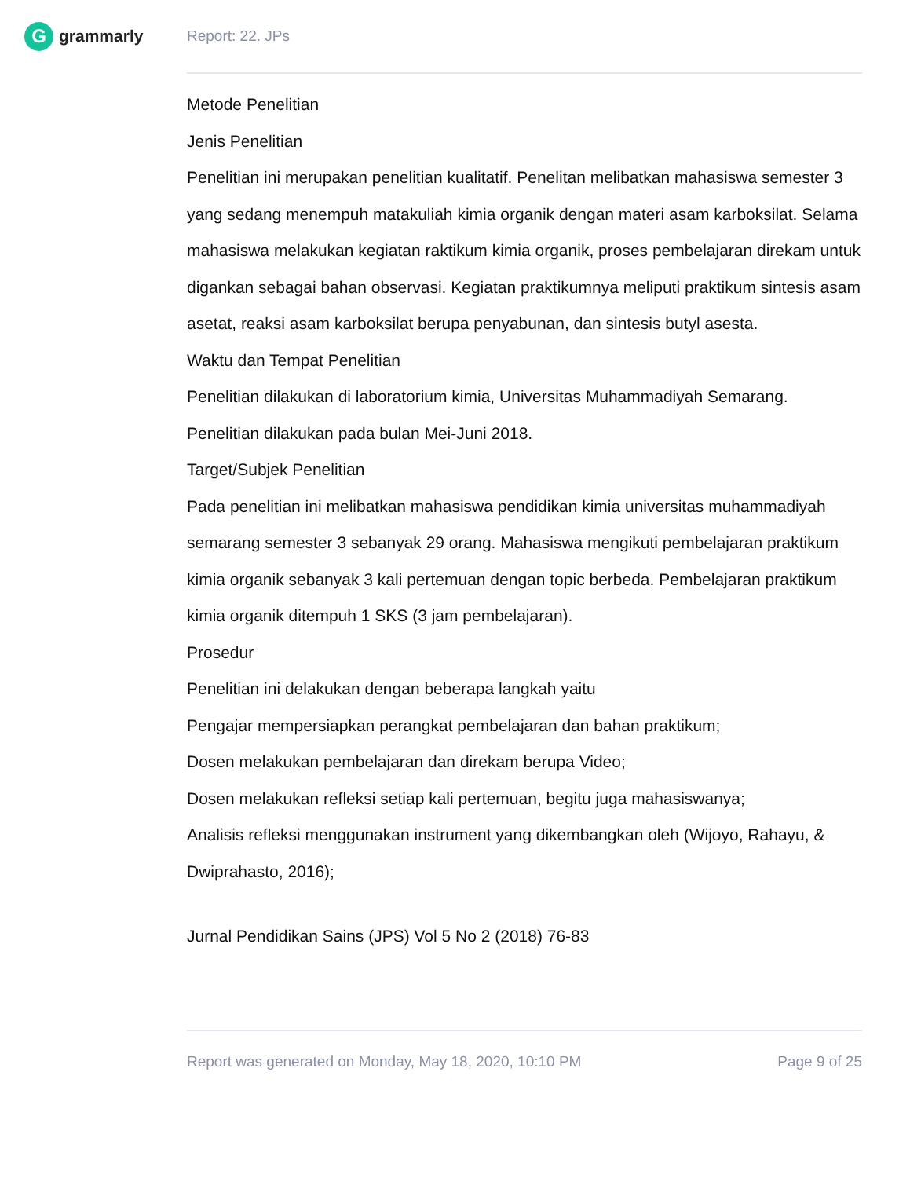Ggrammarly Report: 22. JPs
Metode Penelitian
Jenis Penelitian
Penelitian ini merupakan penelitian kualitatif. Penelitan melibatkan mahasiswa semester 3 yang sedang menempuh matakuliah kimia organik dengan materi asam karboksilat. Selama mahasiswa melakukan kegiatan raktikum kimia organik, proses pembelajaran direkam untuk digankan sebagai bahan observasi. Kegiatan praktikumnya meliputi praktikum sintesis asam asetat, reaksi asam karboksilat berupa penyabunan, dan sintesis butyl asesta.
Waktu dan Tempat Penelitian
Penelitian dilakukan di laboratorium kimia, Universitas Muhammadiyah Semarang. Penelitian dilakukan pada bulan Mei-Juni 2018.
Target/Subjek Penelitian
Pada penelitian ini melibatkan mahasiswa pendidikan kimia universitas muhammadiyah semarang semester 3 sebanyak 29 orang. Mahasiswa mengikuti pembelajaran praktikum kimia organik sebanyak 3 kali pertemuan dengan topic berbeda. Pembelajaran praktikum kimia organik ditempuh 1 SKS (3 jam pembelajaran).
Prosedur
Penelitian ini delakukan dengan beberapa langkah yaitu
Pengajar mempersiapkan perangkat pembelajaran dan bahan praktikum;
Dosen melakukan pembelajaran dan direkam berupa Video;
Dosen melakukan refleksi setiap kali pertemuan, begitu juga mahasiswanya;
Analisis refleksi menggunakan instrument yang dikembangkan oleh (Wijoyo, Rahayu, & Dwiprahasto, 2016);
Jurnal Pendidikan Sains (JPS) Vol 5 No 2 (2018) 76-83
Report was generated on Monday, May 18, 2020, 10:10 PM Page 9 of 25